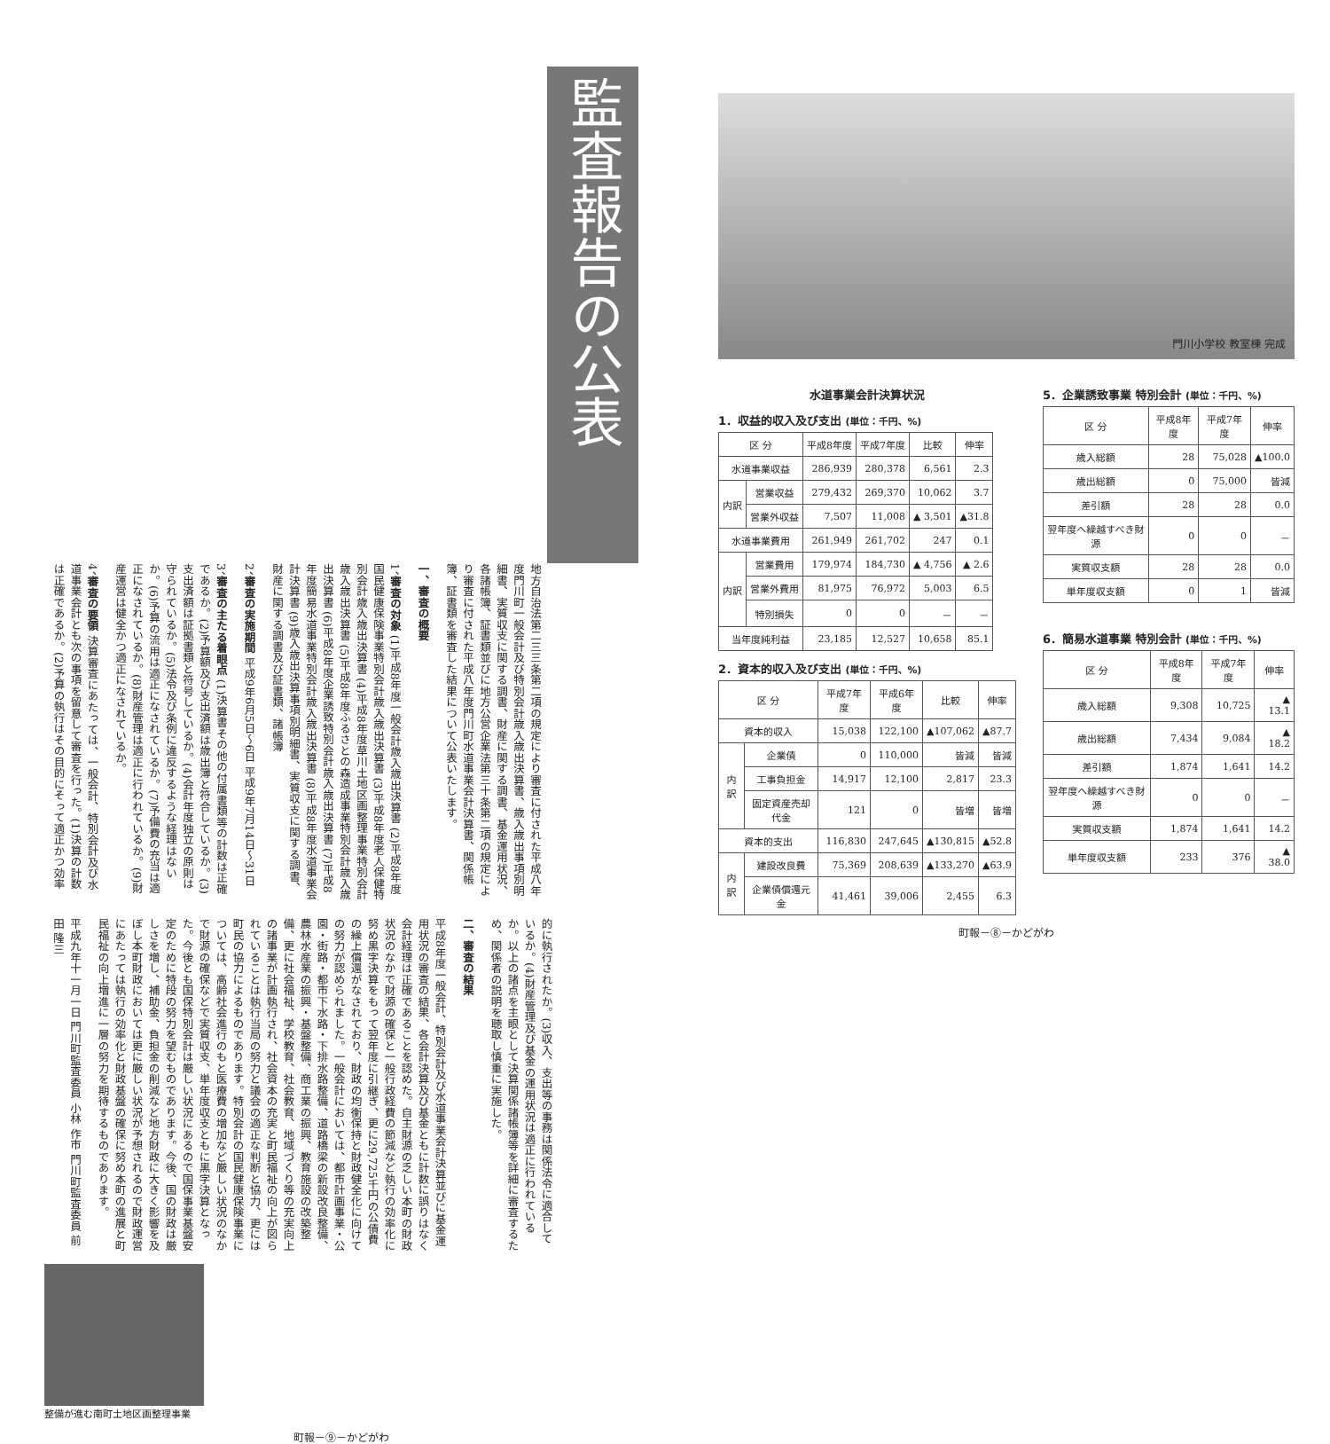監査報告の公表
地方自治法第二三三条第二項の規定により審査に付された平成八年度門川町一般会計及び特別会計歳入歳出決算書、歳入歳出事項別明細書、実質収支に関する調書、財産に関する調書、基金運用状況、各諸帳簿、証書類並びに地方公営企業法第三十条第二項の規定により審査に付された平成八年度門川町水道事業会計決算書、関係帳簿、証書類を審査した結果について公表いたします。
一、審査の概要
1、審査の対象 (1)平成8年度一般会計歳入歳出決算書 (2)平成8年度国民健康保険事業特別会計歳入歳出決算書 (3)平成8年度老人保健特別会計歳入歳出決算書 (4)平成8年度草川土地区画整理事業特別会計歳入歳出決算書 (5)平成8年度ふるさとの森造成事業特別会計歳入歳出決算書 (6)平成8年度企業誘致特別会計歳入歳出決算書 (7)平成8年度簡易水道事業特別会計歳入歳出決算書 (8)平成8年度水道事業会計決算書 (9)歳入歳出決算事項別明細書、実質収支に関する調書、財産に関する調書及び証書類、諸帳簿
2、審査の実施期間 平成9年6月5日～6日 平成9年7月14日～31日
3、審査の主たる着眼点 (1)決算書その他の付属書類等の計数は正確であるか。(2)予算額及び支出済額は歳出簿と符合しているか。(3)支出済額は証拠書類と符号しているか。(4)会計年度独立の原則は守られているか。(5)法令及び条例に違反するような経理はないか。(6)予算の流用は適正になされているか。(7)予備費の充当は適正になされているか。(8)財産管理は適正に行われているか。(9)財産運営は健全かつ適正になされているか。
4、審査の要領 決算審査にあたっては、一般会計、特別会計及び水道事業会計とも次の事項を留意して審査を行った。(1)決算の計数は正確であるか。(2)予算の執行はその目的にそって適正かつ効率的に執行されたか。(3)収入、支出等の事務は関係法令に適合しているか。(4)財産管理及び基金の運用状況は適正に行われているか。以上の諸点を主眼として決算関係諸帳簿等を詳細に審査するため、関係者の説明を聴取し慎重に実施した。
二、審査の結果
平成8年度一般会計、特別会計及び水道事業会計決算並びに基金運用状況の審査の結果、各会計決算及び基金ともに計数に誤りはなく会計経理は正確であることを認めた。自主財源の乏しい本町の財政状況のなかで財源の確保と一般行政経費の節減など執行の効率化に努め黒字決算をもって翌年度に引継ぎ、更に29,725千円の公債費の繰上償還がなされており、財政の均衡保持と財政健全化に向けての努力が認められました。一般会計においては、都市計画事業・公園・街路・都市下水路・下排水路整備、道路橋梁の新設改良整備、農林水産業の振興・基盤整備、商工業の振興、教育施設の改築整備、更に社会福祉、学校教育、社会教育、地域づくり等の充実向上の諸事業が計画執行され、社会資本の充実と町民福祉の向上が図られていることは執行当局の努力と議会の適正な判断と協力、更には町民の協力によるものであります。特別会計の国民健康保険事業については、高齢社会進行のもと医療費の増加など厳しい状況のなかで財源の確保などで実質収支、単年度収支ともに黒字決算となった。今後とも国保特別会計は厳しい状況にあるので国保事業基盤安定のために特段の努力を望むものであります。今後、国の財政は厳しさを増し、補助金、負担金の削減など地方財政に大きく影響を及ぼし本町財政においては更に厳しい状況が予想されるので財政運営にあたっては執行の効率化と財政基盤の確保に努め本町の進展と町民福祉の向上増進に一層の努力を期待するものであります。
平成九年十一月一日 門川町監査委員 小林 作市 門川町監査委員 前田 隆三
整備が進む南町土地区画整理事業
町報－⑨－かどがわ
門川小学校 教室棟 完成
水道事業会計決算状況
1．収益的収入及び支出 (単位：千円、%)
| 区 分 | | 平成8年度 | 平成7年度 | 比較 | 伸率 |
| --- | --- | --- | --- | --- | --- |
| 水道事業収益 | | 286,939 | 280,378 | 6,561 | 2.3 |
| 内訳 | 営業収益 | 279,432 | 269,370 | 10,062 | 3.7 |
| | 営業外収益 | 7,507 | 11,008 | ▲ 3,501 | ▲31.8 |
| 水道事業費用 | | 261,949 | 261,702 | 247 | 0.1 |
| 内訳 | 営業費用 | 179,974 | 184,730 | ▲ 4,756 | ▲ 2.6 |
| | 営業外費用 | 81,975 | 76,972 | 5,003 | 6.5 |
| | 特別損失 | 0 | 0 | － | － |
| 当年度純利益 | | 23,185 | 12,527 | 10,658 | 85.1 |
2．資本的収入及び支出 (単位：千円、%)
| 区 分 | | 平成7年度 | 平成6年度 | 比較 | 伸率 |
| --- | --- | --- | --- | --- | --- |
| 資本的収入 | | 15,038 | 122,100 | ▲107,062 | ▲87.7 |
| 内訳 | 企業債 | 0 | 110,000 | 皆減 | 皆減 |
| | 工事負担金 | 14,917 | 12,100 | 2,817 | 23.3 |
| | 固定資産売却代金 | 121 | 0 | 皆増 | 皆増 |
| 資本的支出 | | 116,830 | 247,645 | ▲130,815 | ▲52.8 |
| 内訳 | 建設改良費 | 75,369 | 208,639 | ▲133,270 | ▲63.9 |
| | 企業債償還元金 | 41,461 | 39,006 | 2,455 | 6.3 |
5．企業誘致事業 特別会計 (単位：千円、%)
| 区 分 | 平成8年度 | 平成7年度 | 伸率 |
| --- | --- | --- | --- |
| 歳入総額 | 28 | 75,028 | ▲100.0 |
| 歳出総額 | 0 | 75,000 | 皆減 |
| 差引額 | 28 | 28 | 0.0 |
| 翌年度へ繰越すべき財源 | 0 | 0 | － |
| 実質収支額 | 28 | 28 | 0.0 |
| 単年度収支額 | 0 | 1 | 皆減 |
6．簡易水道事業 特別会計 (単位：千円、%)
| 区 分 | 平成8年度 | 平成7年度 | 伸率 |
| --- | --- | --- | --- |
| 歳入総額 | 9,308 | 10,725 | ▲ 13.1 |
| 歳出総額 | 7,434 | 9,084 | ▲ 18.2 |
| 差引額 | 1,874 | 1,641 | 14.2 |
| 翌年度へ繰越すべき財源 | 0 | 0 | － |
| 実質収支額 | 1,874 | 1,641 | 14.2 |
| 単年度収支額 | 233 | 376 | ▲ 38.0 |
町報－⑧－かどがわ